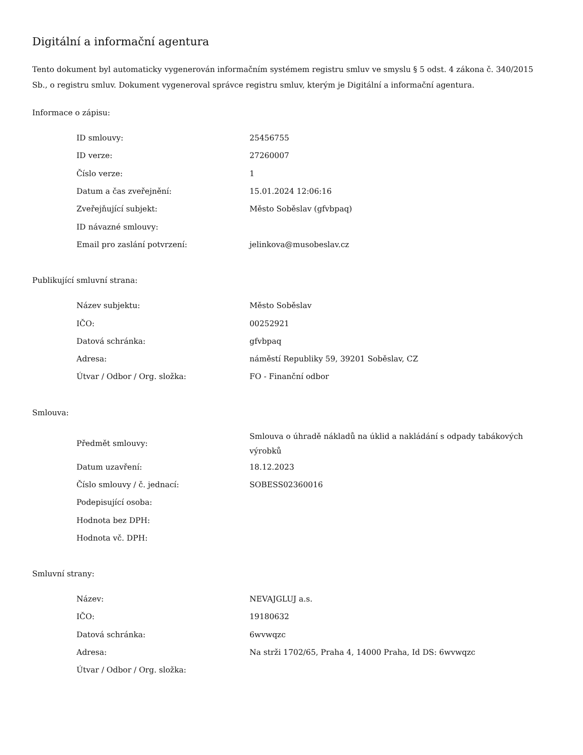Digitální a informační agentura
Tento dokument byl automaticky vygenerován informačním systémem registru smluv ve smyslu § 5 odst. 4 zákona č. 340/2015 Sb., o registru smluv. Dokument vygeneroval správce registru smluv, kterým je Digitální a informační agentura.
Informace o zápisu:
| ID smlouvy: | 25456755 |
| ID verze: | 27260007 |
| Číslo verze: | 1 |
| Datum a čas zveřejnění: | 15.01.2024 12:06:16 |
| Zveřejňující subjekt: | Město Soběslav (gfvbpaq) |
| ID návazné smlouvy: | |
| Email pro zaslání potvrzení: | jelinkova@musobeslav.cz |
Publikující smluvní strana:
| Název subjektu: | Město Soběslav |
| IČO: | 00252921 |
| Datová schránka: | gfvbpaq |
| Adresa: | náměstí Republiky 59, 39201 Soběslav, CZ |
| Útvar / Odbor / Org. složka: | FO - Finanční odbor |
Smlouva:
| Předmět smlouvy: | Smlouva o úhradě nákladů na úklid a nakládání s odpady tabákových výrobků |
| Datum uzavření: | 18.12.2023 |
| Číslo smlouvy / č. jednací: | SOBESS02360016 |
| Podepisující osoba: | |
| Hodnota bez DPH: | |
| Hodnota vč. DPH: | |
Smluvní strany:
| Název: | NEVAJGLUJ a.s. |
| IČO: | 19180632 |
| Datová schránka: | 6wvwqzc |
| Adresa: | Na strži 1702/65, Praha 4, 14000 Praha, Id DS: 6wvwqzc |
| Útvar / Odbor / Org. složka: | |